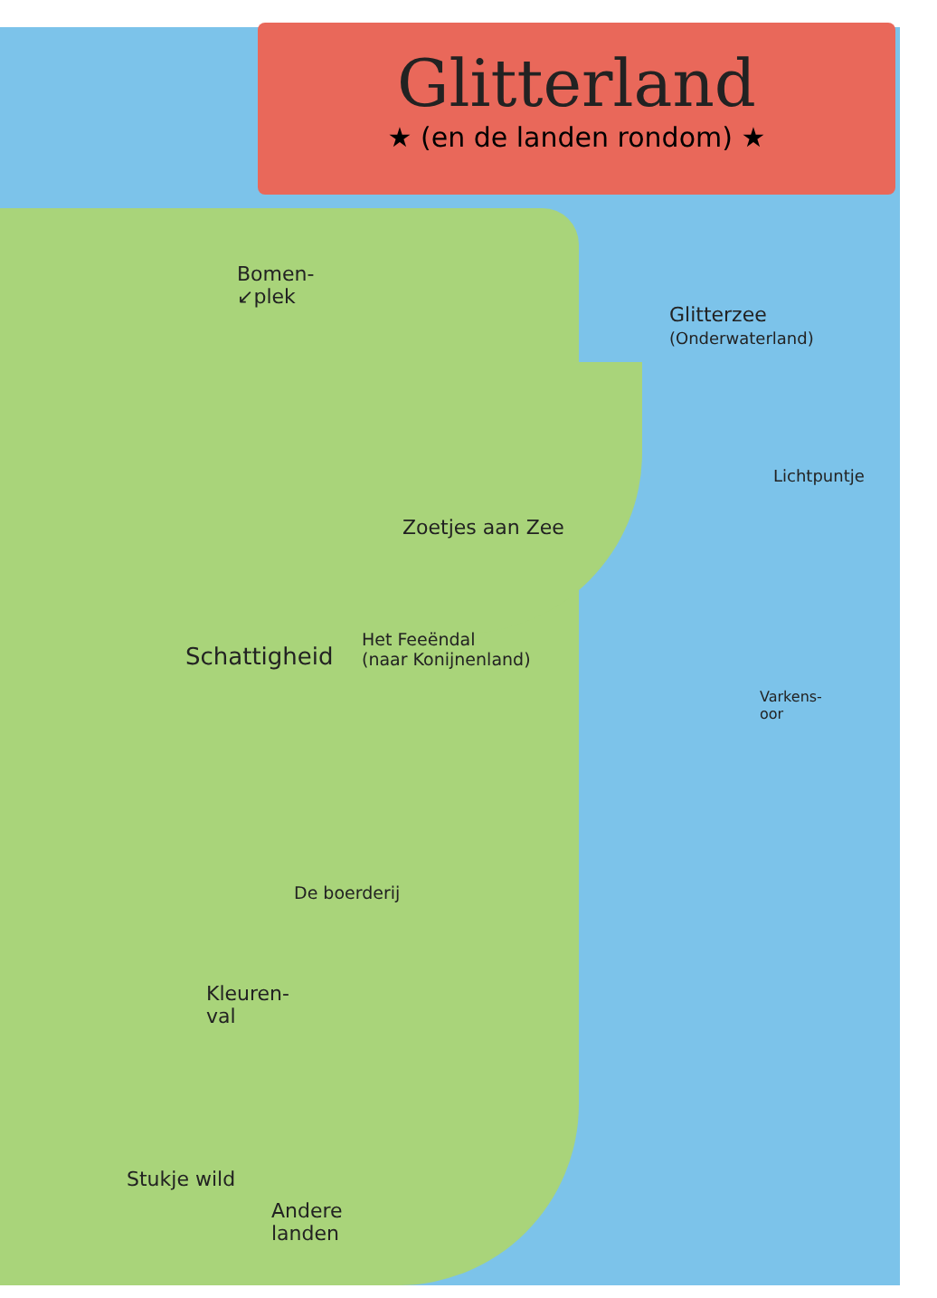Glitterland
★ (en de landen rondom) ★
Bomen-
↙plek
Glitterzee
(Onderwaterland)
Lichtpuntje
Zoetjes aan Zee
Schattigheid
Het Feeëndal
(naar Konijnenland)
Varkens-
oor
De boerderij
Kleuren-
val
Stukje wild
Andere
landen